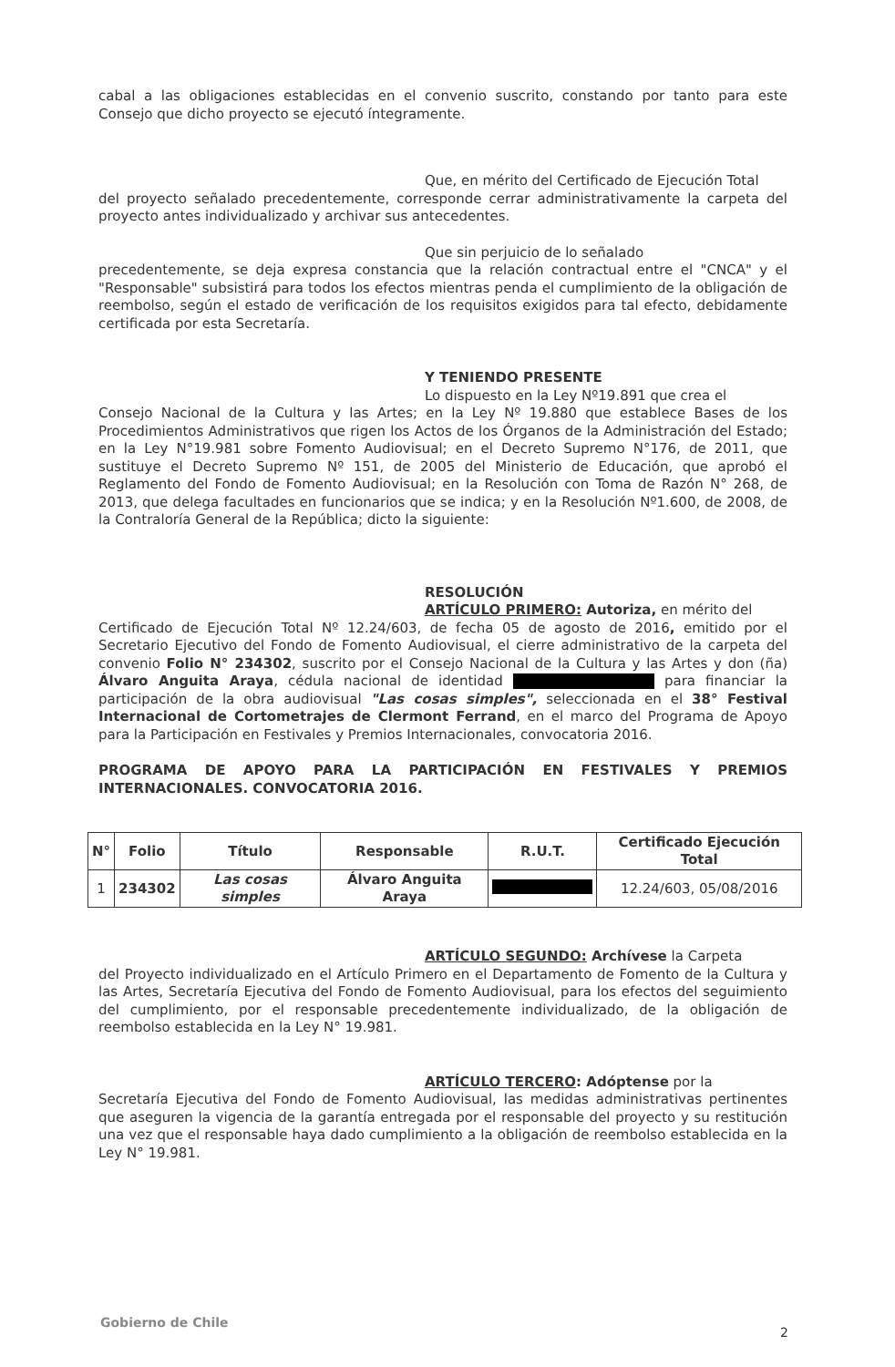cabal a las obligaciones establecidas en el convenio suscrito, constando por tanto para este Consejo que dicho proyecto se ejecutó íntegramente.
Que, en mérito del Certificado de Ejecución Total
del proyecto señalado precedentemente, corresponde cerrar administrativamente la carpeta del proyecto antes individualizado y archivar sus antecedentes.
Que sin perjuicio de lo señalado
precedentemente, se deja expresa constancia que la relación contractual entre el "CNCA" y el "Responsable" subsistirá para todos los efectos mientras penda el cumplimiento de la obligación de reembolso, según el estado de verificación de los requisitos exigidos para tal efecto, debidamente certificada por esta Secretaría.
Y TENIENDO PRESENTE
Lo dispuesto en la Ley Nº19.891 que crea el
Consejo Nacional de la Cultura y las Artes; en la Ley Nº 19.880 que establece Bases de los Procedimientos Administrativos que rigen los Actos de los Órganos de la Administración del Estado; en la Ley N°19.981 sobre Fomento Audiovisual; en el Decreto Supremo N°176, de 2011, que sustituye el Decreto Supremo Nº 151, de 2005 del Ministerio de Educación, que aprobó el Reglamento del Fondo de Fomento Audiovisual; en la Resolución con Toma de Razón N° 268, de 2013, que delega facultades en funcionarios que se indica; y en la Resolución Nº1.600, de 2008, de la Contraloría General de la República; dicto la siguiente:
RESOLUCIÓN
ARTÍCULO PRIMERO: Autoriza, en mérito del
Certificado de Ejecución Total Nº 12.24/603, de fecha 05 de agosto de 2016, emitido por el Secretario Ejecutivo del Fondo de Fomento Audiovisual, el cierre administrativo de la carpeta del convenio Folio N° 234302, suscrito por el Consejo Nacional de la Cultura y las Artes y don (ña) Álvaro Anguita Araya, cédula nacional de identidad para financiar la participación de la obra audiovisual "Las cosas simples", seleccionada en el 38° Festival Internacional de Cortometrajes de Clermont Ferrand, en el marco del Programa de Apoyo para la Participación en Festivales y Premios Internacionales, convocatoria 2016.
PROGRAMA DE APOYO PARA LA PARTICIPACIÓN EN FESTIVALES Y PREMIOS INTERNACIONALES. CONVOCATORIA 2016.
| N° | Folio | Título | Responsable | R.U.T. | Certificado Ejecución Total |
| --- | --- | --- | --- | --- | --- |
| 1 | 234302 | Las cosas simples | Álvaro Anguita Araya | | 12.24/603, 05/08/2016 |
ARTÍCULO SEGUNDO: Archívese la Carpeta
del Proyecto individualizado en el Artículo Primero en el Departamento de Fomento de la Cultura y las Artes, Secretaría Ejecutiva del Fondo de Fomento Audiovisual, para los efectos del seguimiento del cumplimiento, por el responsable precedentemente individualizado, de la obligación de reembolso establecida en la Ley N° 19.981.
ARTÍCULO TERCERO: Adóptense por la
Secretaría Ejecutiva del Fondo de Fomento Audiovisual, las medidas administrativas pertinentes que aseguren la vigencia de la garantía entregada por el responsable del proyecto y su restitución una vez que el responsable haya dado cumplimiento a la obligación de reembolso establecida en la Ley N° 19.981.
Gobierno de Chile
2